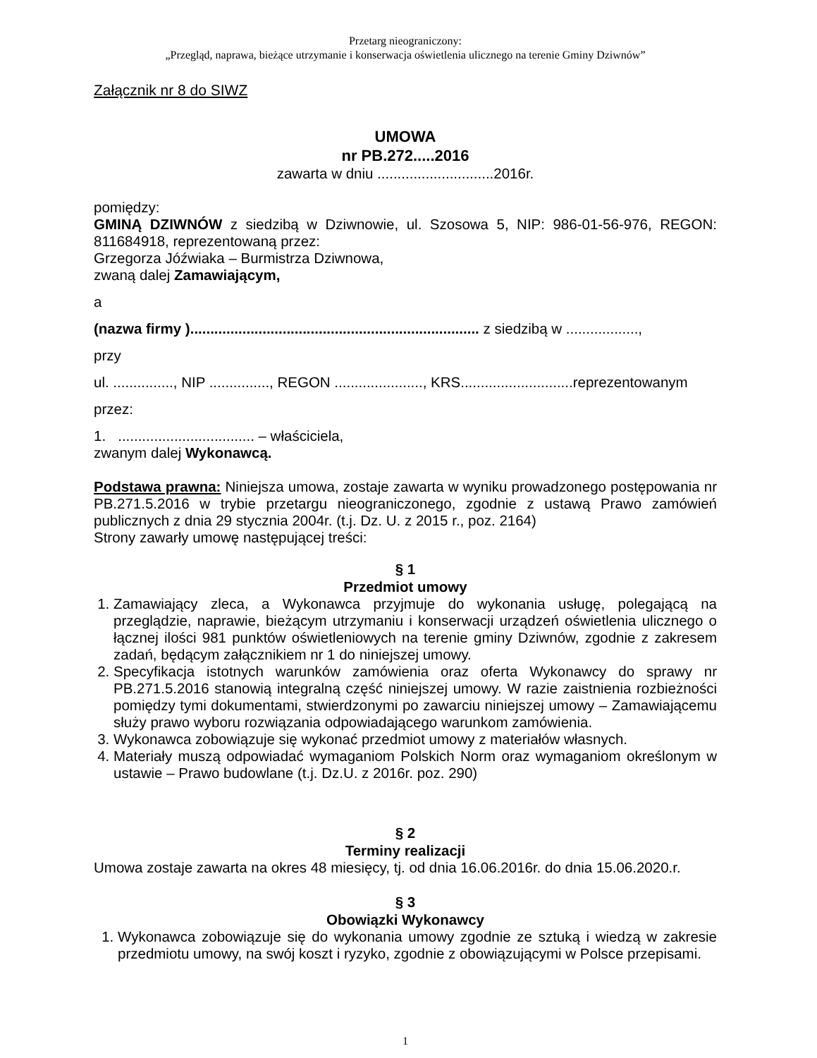Przetarg nieograniczony:
„Przegląd, naprawa, bieżące utrzymanie i konserwacja oświetlenia ulicznego na terenie Gminy Dziwnów”
Załącznik nr 8 do SIWZ
UMOWA
nr PB.272.....2016
zawarta w dniu .............................2016r.
pomiędzy:
GMINĄ DZIWNÓW z siedzibą w Dziwnowie, ul. Szosowa 5, NIP: 986-01-56-976, REGON: 811684918, reprezentowaną przez:
Grzegorza Jóźwiaka – Burmistrza Dziwnowa,
zwaną dalej Zamawiającym,
a
(nazwa firmy )........................................................................ z siedzibą w ..................,
przy
ul. ..............., NIP ..............., REGON ......................, KRS............................reprezentowanym
przez:
1. .................................. – właściciela,
zwanym dalej Wykonawcą.
Podstawa prawna: Niniejsza umowa, zostaje zawarta w wyniku prowadzonego postępowania nr PB.271.5.2016 w trybie przetargu nieograniczonego, zgodnie z ustawą Prawo zamówień publicznych z dnia 29 stycznia 2004r. (t.j. Dz. U. z 2015 r., poz. 2164)
Strony zawarły umowę następującej treści:
§ 1
Przedmiot umowy
1. Zamawiający zleca, a Wykonawca przyjmuje do wykonania usługę, polegającą na przeglądzie, naprawie, bieżącym utrzymaniu i konserwacji urządzeń oświetlenia ulicznego o łącznej ilości 981 punktów oświetleniowych na terenie gminy Dziwnów, zgodnie z zakresem zadań, będącym załącznikiem nr 1 do niniejszej umowy.
2. Specyfikacja istotnych warunków zamówienia oraz oferta Wykonawcy do sprawy nr PB.271.5.2016 stanowią integralną część niniejszej umowy. W razie zaistnienia rozbieżności pomiędzy tymi dokumentami, stwierdzonymi po zawarciu niniejszej umowy – Zamawiającemu służy prawo wyboru rozwiązania odpowiadającego warunkom zamówienia.
3. Wykonawca zobowiązuje się wykonać przedmiot umowy z materiałów własnych.
4. Materiały muszą odpowiadać wymaganiom Polskich Norm oraz wymaganiom określonym w ustawie – Prawo budowlane (t.j. Dz.U. z 2016r. poz. 290)
§ 2
Terminy realizacji
Umowa zostaje zawarta na okres 48 miesięcy, tj. od dnia 16.06.2016r. do dnia 15.06.2020.r.
§ 3
Obowiązki Wykonawcy
1. Wykonawca zobowiązuje się do wykonania umowy zgodnie ze sztuką i wiedzą w zakresie przedmiotu umowy, na swój koszt i ryzyko, zgodnie z obowiązującymi w Polsce przepisami.
1